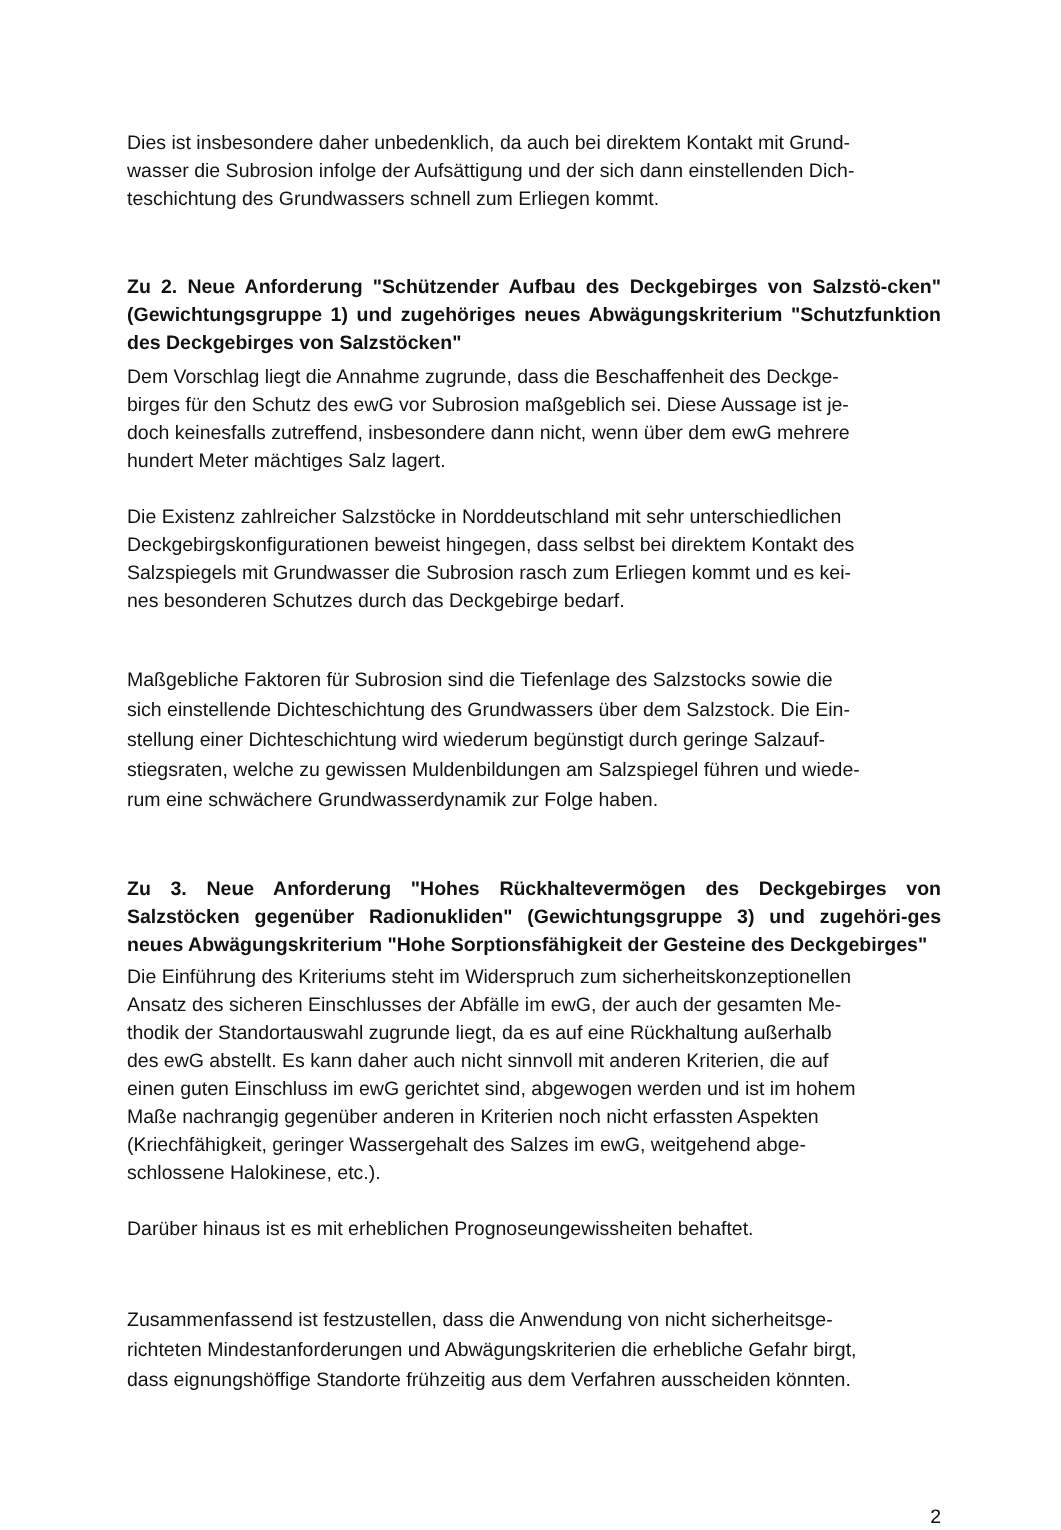Dies ist insbesondere daher unbedenklich, da auch bei direktem Kontakt mit Grund-
wasser die Subrosion infolge der Aufsättigung und der sich dann einstellenden Dich-
teschichtung des Grundwassers schnell zum Erliegen kommt.
Zu 2. Neue Anforderung "Schützender Aufbau des Deckgebirges von Salzstö-cken" (Gewichtungsgruppe 1) und zugehöriges neues Abwägungskriterium "Schutzfunktion des Deckgebirges von Salzstöcken"
Dem Vorschlag liegt die Annahme zugrunde, dass die Beschaffenheit des Deckge-
birges für den Schutz des ewG vor Subrosion maßgeblich sei. Diese Aussage ist je-
doch keinesfalls zutreffend, insbesondere dann nicht, wenn über dem ewG mehrere
hundert Meter mächtiges Salz lagert.
Die Existenz zahlreicher Salzstöcke in Norddeutschland mit sehr unterschiedlichen
Deckgebirgskonfigurationen beweist hingegen, dass selbst bei direktem Kontakt des
Salzspiegels mit Grundwasser die Subrosion rasch zum Erliegen kommt und es kei-
nes besonderen Schutzes durch das Deckgebirge bedarf.
Maßgebliche Faktoren für Subrosion sind die Tiefenlage des Salzstocks sowie die
sich einstellende Dichteschichtung des Grundwassers über dem Salzstock. Die Ein-
stellung einer Dichteschichtung wird wiederum begünstigt durch geringe Salzauf-
stiegsraten, welche zu gewissen Muldenbildungen am Salzspiegel führen und wiede-
rum eine schwächere Grundwasserdynamik zur Folge haben.
Zu 3. Neue Anforderung "Hohes Rückhaltevermögen des Deckgebirges von Salzstöcken gegenüber Radionukliden" (Gewichtungsgruppe 3) und zugehöri-ges neues Abwägungskriterium "Hohe Sorptionsfähigkeit der Gesteine des Deckgebirges"
Die Einführung des Kriteriums steht im Widerspruch zum sicherheitskonzeptionellen
Ansatz des sicheren Einschlusses der Abfälle im ewG, der auch der gesamten Me-
thodik der Standortauswahl zugrunde liegt, da es auf eine Rückhaltung außerhalb
des ewG abstellt. Es kann daher auch nicht sinnvoll mit anderen Kriterien, die auf
einen guten Einschluss im ewG gerichtet sind, abgewogen werden und ist im hohem
Maße nachrangig gegenüber anderen in Kriterien noch nicht erfassten Aspekten
(Kriechfähigkeit, geringer Wassergehalt des Salzes im ewG, weitgehend abge-
schlossene Halokinese, etc.).
Darüber hinaus ist es mit erheblichen Prognoseungewissheiten behaftet.
Zusammenfassend ist festzustellen, dass die Anwendung von nicht sicherheitsge-
richteten Mindestanforderungen und Abwägungskriterien die erhebliche Gefahr birgt,
dass eignungshöffige Standorte frühzeitig aus dem Verfahren ausscheiden könnten.
2